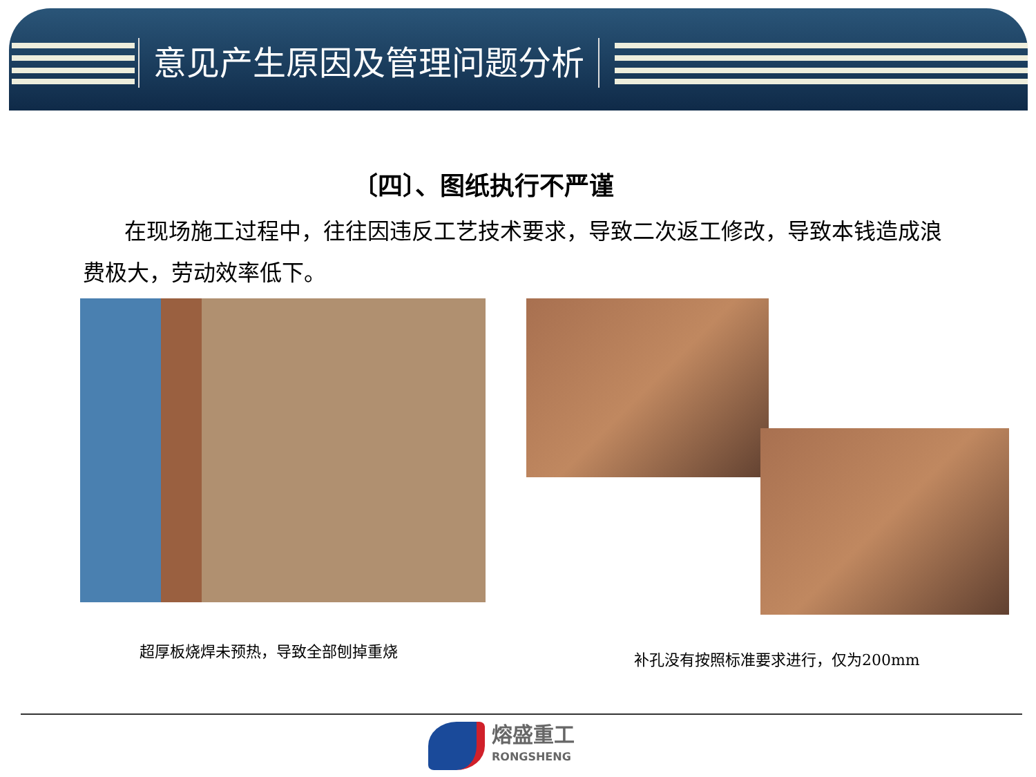意见产生原因及管理问题分析
〔四〕、图纸执行不严谨
在现场施工过程中，往往因违反工艺技术要求，导致二次返工修改，导致本钱造成浪费极大，劳动效率低下。
超厚板烧焊未预热，导致全部刨掉重烧 补孔没有按照标准要求进行，仅为200mm
熔盛重工
RONGSHENG